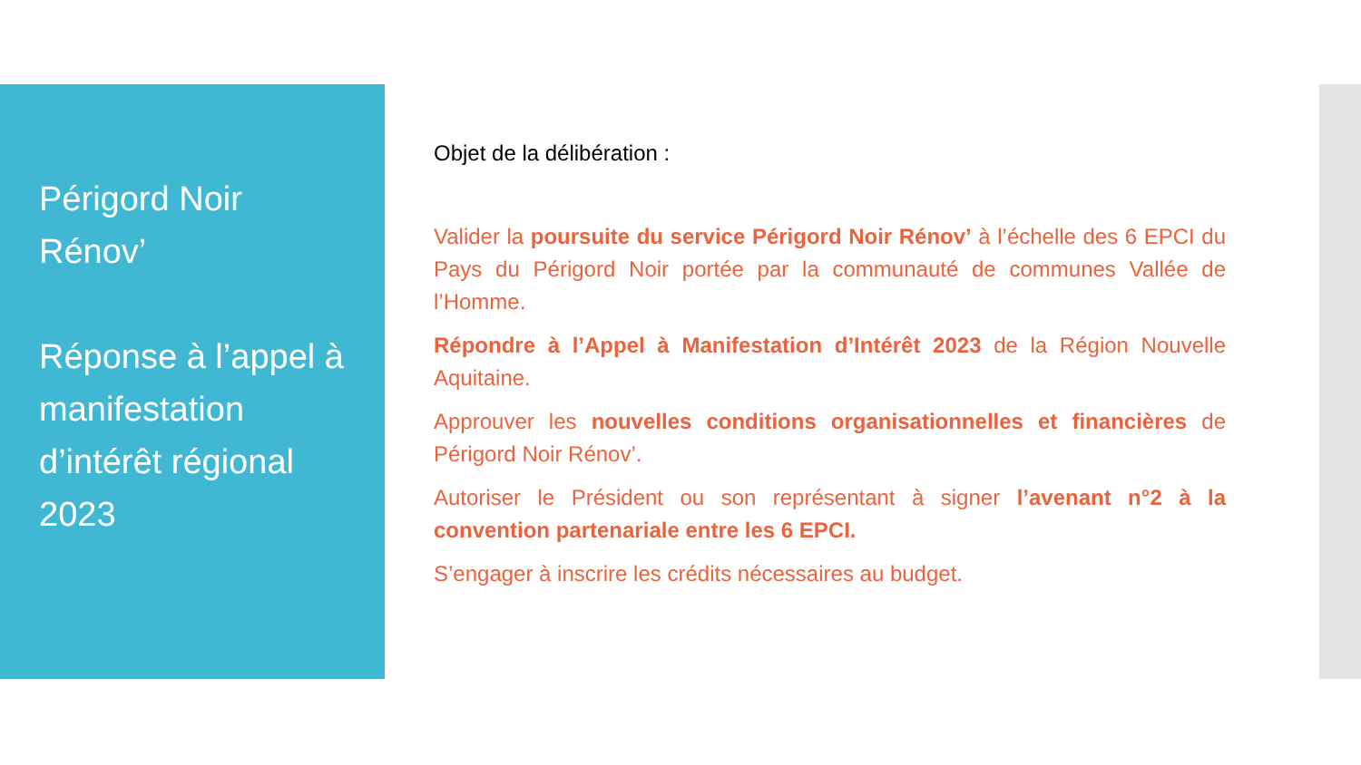Périgord Noir
Rénov’
Réponse à l’appel à manifestation d’intérêt régional 2023
Objet de la délibération :
Valider la poursuite du service Périgord Noir Rénov’ à l’échelle des 6 EPCI du Pays du Périgord Noir portée par la communauté de communes Vallée de l’Homme.
Répondre à l’Appel à Manifestation d’Intérêt 2023 de la Région Nouvelle Aquitaine.
Approuver les nouvelles conditions organisationnelles et financières de Périgord Noir Rénov’.
Autoriser le Président ou son représentant à signer l’avenant n°2 à la convention partenariale entre les 6 EPCI.
S’engager à inscrire les crédits nécessaires au budget.